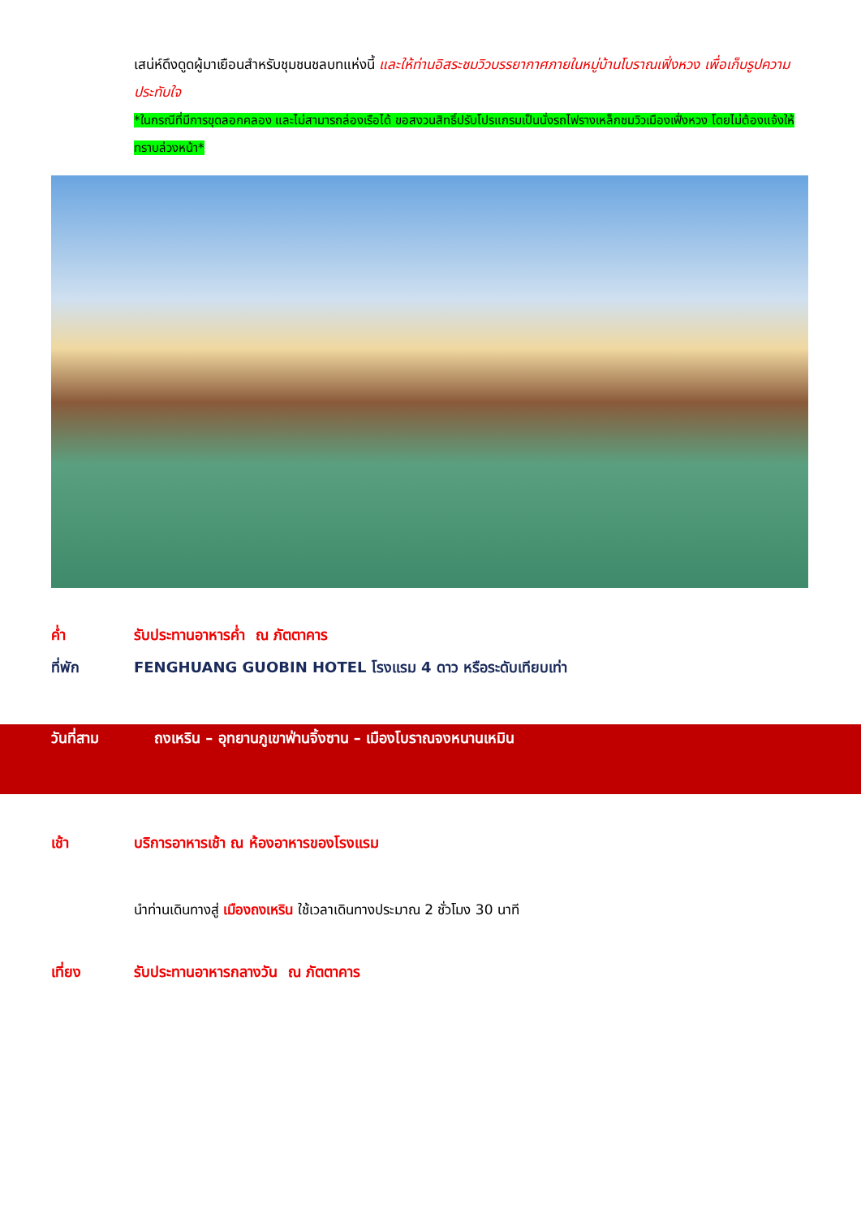เสน่ห์ดึงดูดผู้มาเยือนสำหรับชุมชนชลบทแห่งนี้ และให้ท่านอิสระชมวิวบรรยากาศภายในหมู่บ้านโบราณเฟิ่งหวง เพื่อเก็บรูปความประทับใจ
*ในกรณีที่มีการขุดลอกคลอง และไม่สามารถล่องเรือได้ ขอสงวนสิทธิ์ปรับโปรแกรมเป็นนั่งรถไฟรางเหล็กชมวิวเมืองเฟิ่งหวง โดยไม่ต้องแจ้งให้ทราบล่วงหน้า*
ค่ำ รับประทานอาหารค่ำ ณ ภัตตาคาร
ที่พัก FENGHUANG GUOBIN HOTEL โรงแรม 4 ดาว หรือระดับเทียบเท่า
วันที่สาม ถงเหริน – อุทยานภูเขาฟ่านจิ้งซาน – เมืองโบราณจงหนานเหมิน
เช้า บริการอาหารเช้า ณ ห้องอาหารของโรงแรม
นำท่านเดินทางสู่ เมืองถงเหริน ใช้เวลาเดินทางประมาณ 2 ชั่วโมง 30 นาที
เที่ยง รับประทานอาหารกลางวัน ณ ภัตตาคาร